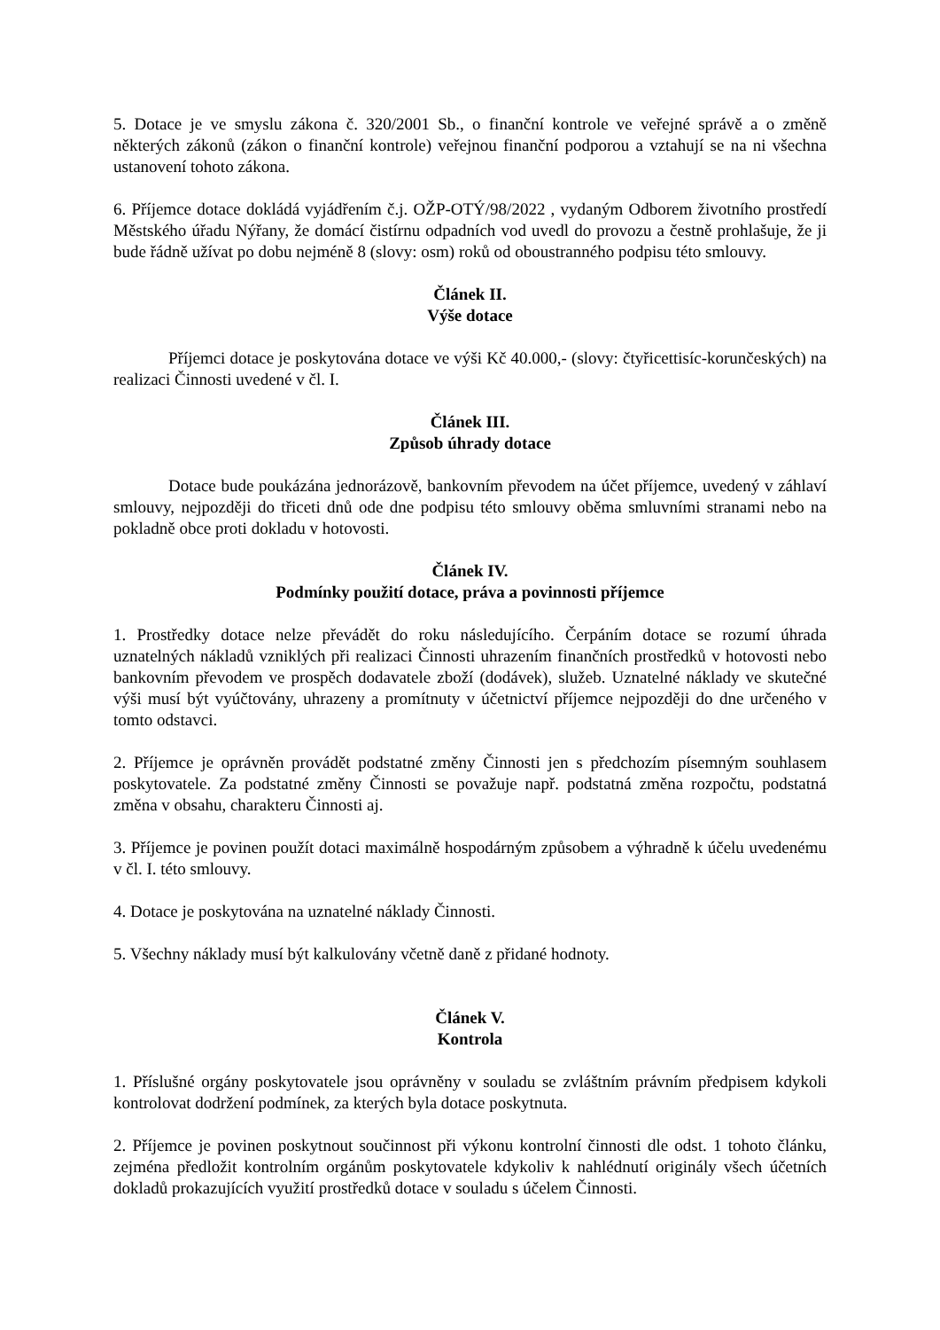5. Dotace je ve smyslu zákona č. 320/2001 Sb., o finanční kontrole ve veřejné správě a o změně některých zákonů (zákon o finanční kontrole) veřejnou finanční podporou a vztahují se na ni všechna ustanovení tohoto zákona.
6. Příjemce dotace dokládá vyjádřením č.j. OŽP-OTÝ/98/2022 , vydaným Odborem životního prostředí Městského úřadu Nýřany, že domácí čistírnu odpadních vod uvedl do provozu a čestně prohlašuje, že ji bude řádně užívat po dobu nejméně 8 (slovy: osm) roků od oboustranného podpisu této smlouvy.
Článek II.
Výše dotace
Příjemci dotace je poskytována dotace ve výši Kč 40.000,- (slovy: čtyřicettisíc-korunčeských) na realizaci Činnosti uvedené v čl. I.
Článek III.
Způsob úhrady dotace
Dotace bude poukázána jednorázově, bankovním převodem na účet příjemce, uvedený v záhlaví smlouvy, nejpozději do třiceti dnů ode dne podpisu této smlouvy oběma smluvními stranami nebo na pokladně obce proti dokladu v hotovosti.
Článek IV.
Podmínky použití dotace, práva a povinnosti příjemce
1. Prostředky dotace nelze převádět do roku následujícího. Čerpáním dotace se rozumí úhrada uznatelných nákladů vzniklých při realizaci Činnosti uhrazením finančních prostředků v hotovosti nebo bankovním převodem ve prospěch dodavatele zboží (dodávek), služeb. Uznatelné náklady ve skutečné výši musí být vyúčtovány, uhrazeny a promítnuty v účetnictví příjemce nejpozději do dne určeného v tomto odstavci.
2. Příjemce je oprávněn provádět podstatné změny Činnosti jen s předchozím písemným souhlasem poskytovatele. Za podstatné změny Činnosti se považuje např. podstatná změna rozpočtu, podstatná změna v obsahu, charakteru Činnosti aj.
3. Příjemce je povinen použít dotaci maximálně hospodárným způsobem a výhradně k účelu uvedenému v čl. I. této smlouvy.
4. Dotace je poskytována na uznatelné náklady Činnosti.
5. Všechny náklady musí být kalkulovány včetně daně z přidané hodnoty.
Článek V.
Kontrola
1. Příslušné orgány poskytovatele jsou oprávněny v souladu se zvláštním právním předpisem kdykoli kontrolovat dodržení podmínek, za kterých byla dotace poskytnuta.
2. Příjemce je povinen poskytnout součinnost při výkonu kontrolní činnosti dle odst. 1 tohoto článku, zejména předložit kontrolním orgánům poskytovatele kdykoliv k nahlédnutí originály všech účetních dokladů prokazujících využití prostředků dotace v souladu s účelem Činnosti.